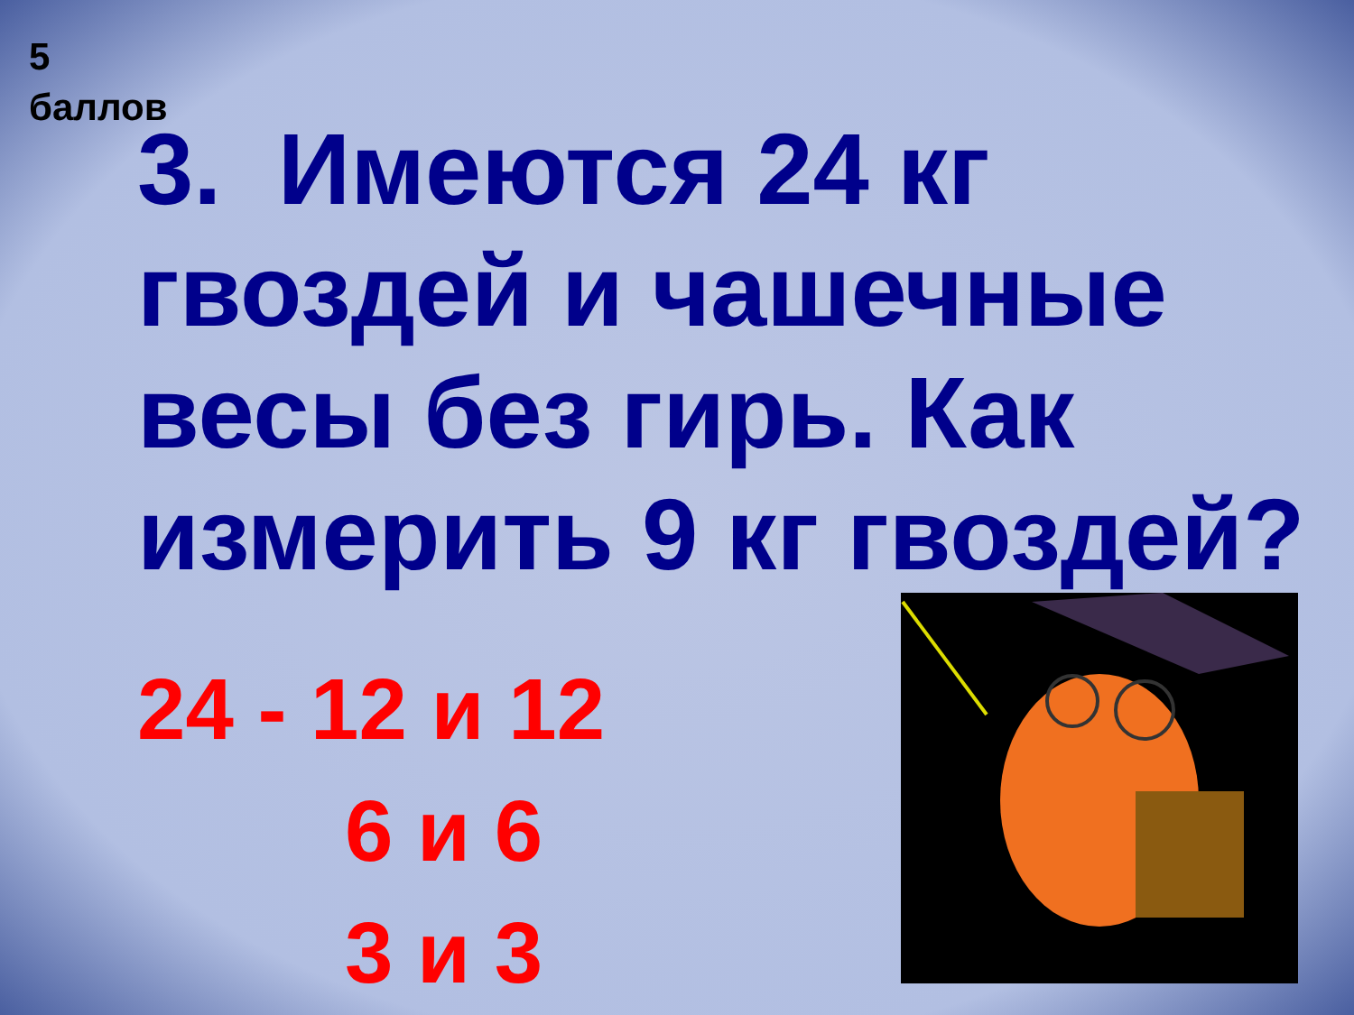5
баллов
3. Имеются 24 кг гвоздей и чашечные весы без гирь. Как измерить 9 кг гвоздей?
24 - 12 и 12
6 и 6
3 и 3